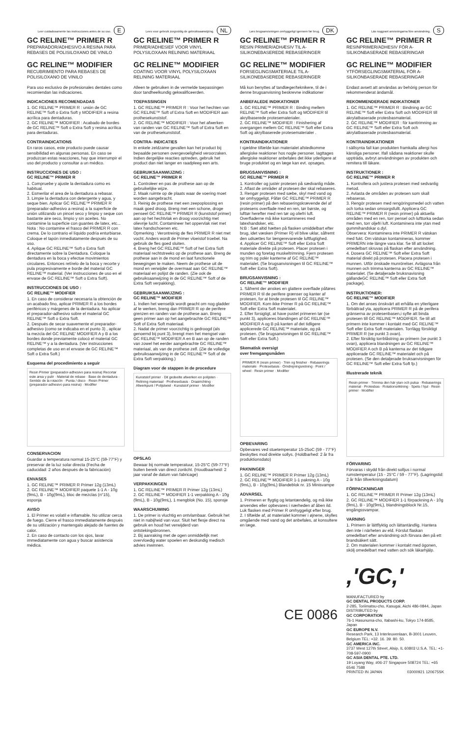Leer cuidadosamente las instrucciones antes de su uso. E
GC RELINE™ PRIMER R
PREPARADOR/ADHESIVO A RESINA PARA REBASES DE POLISILOXANO DE VINILO
GC RELINE™ MODIFIER
RECUBRIMIENTO PARA REBASES DE POLISILOXANO DE VINILO
Para uso exclusivo de profesionales dentales como recomiendan las indicaciones.
INDICACIONES RECOMENDADAS
1. GC RELINE™ PRIMER R : unión de GC RELINE™ Soft o Extra Soft y MODIFIER a resina acrílica para dentaduras.
2. GC RELINE™ MODIFIER : Acabado de bordes de GC RELINE™ Soft o Extra Soft y resina acrílica para dentaduras.
CONTRAINDICATIONS
En raros casos, este producto puede causar sensibilidad en algunas personas. En caso se produzcan estas reacciones, hay que interrumpir el uso del producto y consultar a un médico.
INSTRUCCIONES DE USO :
GC RELINE™ PRIMER R
1. Compruebe y ajuste la dentadura como es habitual.
2. Esmerilar el area de la dentadura a rebasar.
3. Limpie la dentadura con detergente y agua, y seque bien. Aplicar GC RELINE™ PRIMER R (preparador-adhesivo a resina) a la superficie de unión utilizando un pincel seco y limpio y seque con bastante aire seco, limpio y sin aceites. No contamine la superficie con guantes de latex, etc...
Nota : No contamine el frasco del PRIMER R con crema. De lo contrario el líquido podría enturbiarse. Coloque el tapón inmediatamente después de su uso.
4. Aplique GC RELINE™ Soft o Extra Soft directamente sobre la Dentadura. Coloque la dentadura en la boca y efectue movimientos circulares. Entonces retírelo de la boca y recorte y pula progresivamente e borde del material GC RELINE™ material. (Ver instrucciones de uso en el envase de GC RELINE™ Soft o Extra Soft).
INSTRUCCIONES DE USO :
GC RELINE™ MODIFIER
1. En caso de considerar necesaria la obtención de un acabado fino, aplicar PRIMER R a los bordes periféricos y márgenes de la dentadura. No aplicar el preparador-adhesivo sobre el material GC RELINE™ Soft o Extra Soft.
2. Después de secar suavemente el preparador-adhesivo (como se indicaba en el punto 3) , aplicar la mezcla del GC RELINE' MODIFIER A y B a los bordes donde previamente colocó el material GC RELINE™ y a la dentadura. (Ver instrucciones completas de uso en el envase de GC RELINE™ Soft o Extra Soft.)
Esquema del procedimiento a seguir
Resin Primer (preparador-adhesivo para resina) Recortar este area y pulir · Material de rebase · Base de dentadura · Sentido de la rotación · Punta / disco · Resin Primer (preparador-adhesivo para resina) · Modifier
CONSERVACION
Guardar a temperatura normal 15-25°C (59-77°F) y preservar de la luz solar directa (Fecha de caducidad: 2 años después de la fabricación)
ENVASES
1. GC RELINE™ PRIMER R Primer 12g (13mL)
2. GC RELINE™ MODIFIER paquete 1-1 A - 10g (9mL), B - 10g(9mL), bloc de mezclas (n°15), esponja
AVISO
1. El Primer es volatil e inflamable. No utilizar cerca de fuego. Cierre el frasco immediatamente después de su utilización y mantengalo alejado de fuentes de calor.
2. En caso de contacto con los ojos, lavar immediatamente con agua y buscar asistencia médica.
Lees voor gebruik zorgvuldig de gebruiksaanwijzing. NL
GC RELINE™ PRIMER R
PRIMER/ADHESIEF VOOR VINYL POLYSILOXAAN RELINING MATERIAAL
GC RELINE™ MODIFIER
COATING VOOR VINYL POLYSILOXAAN RELINING MATERIAAL
Alleen te gebruiken in de vermelde toepassingen door tandheelkundig gekwalificeerden.
TOEPASSINGEN
1. GC RELINE™ PRIMER R : Voor het hechten van GC RELINE™ Soft of Extra Soft en MODIFIER aan prothesekunststof.
2. GC RELINE™ MODIFIER : Voor het afwerken van randen van GC RELINE™ Soft of Extra Soft en van de prothesekunststof.
CONTRA- INDICATIES
In enkele zeldzame gevallen kan het product bij bepaalde personen overgevoeligheid veroorzaken. Indien dergelijke reacties optreden, gebruik het product dan niet langer en raadpleeg een arts.
GEBRUIKSAANWIJZING :
GC RELINE™ PRIMER R
1. Controleer en pas de prothese aan op de gebruikelijke wijze.
2. Maak ruimte op de plaats waar de voering moet worden aangebracht.
3. Reinig de prothese met een zeepoplossing en maak goed droog. Breng met een schone, droge penseel GC RELINE™ PRIMER R (kunststof primer) aan op het hechtvlak en droog voorzichtig met olievrije lucht. Contamineer het oppervlak niet met latex handschoenen etc.
Opmerking : Verontreinig de fles PRIMER R niet met vocht. Anders wordt de Primer vloeistof troebel. Na gebruik de fles goed sluiten.
4. Breng het GC RELINE™ Soft of het Extra Soft materiaal rechtstreeks op de prothese aan. Breng de prothese aan in de mond en laat functionele bewegingen te maken. Neem de prothese uit de mond en verwijder de overmaat aan GC RELINE™ materiaal en polijst de randen. (Zie ook de gebruiksaanwijzing in de GC RELINE™ Soft of de Extra Soft verpakking).
GEBRUIKSAANWIJZING :
GC RELINE™ MODIFIER
1. Indien het wenselijk wordt geacht om nog gladder af te werken, breng dan PRIMER R op de perifere grenzen en randen van de prothese aan. Breng geen primer aan op het aangebrachte GC RELINE™ Soft of Extra Soft materiaal.
2. Nadat de primer voorzichtig is gedroogd (als genoemd bij punt 3), brengt men het mengsel van GC RELINE™ MODIFIER A en B aan op de randen van zowel het eerder aangebrachte GC RELINE™ materiaal, als van de prothese zelf. (Zie de volledige gebruiksaanwijzing in de GC RELINE™ Soft of de Extra Soft verpakking.)
Diagram voor de stappen in de procedure
Kunststof primer · Dit gedeelte afwerken en polijsten · Relining materiaal · Prothesebasis · Draairichting · Afwerkpunt / Polijstwiel · Kunststof primer · Modifier
OPSLAG
Bewaar bij normale temperatuur, 15-25°C (59-77°F) buiten bereik van direct zonlicht. (Houdbaarheid: 2 jaar vanaf de datum van fabricage)
VERPAKKINGEN
1. GC RELINE™ PRIMER R Primer 12g (13mL)
2. GC RELINE™ MODIFIER 1-1 verpakking A - 10g (9mL), B - 10g(9mL), 1 mengblok (No. 15), sponsje
WAARSCHUWING
1. De primer is vluchtig en ontvlambaar. Gebruik het niet in nabijheid van vuur. Sluit het flesje direct na gebruik en houd het verwijderd van ontstekingsbronnen.
2. Bij aanraking met de ogen onmiddellijk met overvloedig water spoelen en deskundig medisch advies inwinnen.
Læs brugsanvisningen omhyggeligt igennem før brug. DK
GC RELINE™ PRIMER R
RESIN PRIMER/ADHÆSIV TIL A-SILIKONEBASEREDE REBASERINGER
GC RELINE™ MODIFIER
FORSEGLINGSMATERIALE TIL A-SILIKONEBASEREDE REBASERINGER
Må kun benyttes af tandlæger/teknikere, til de i denne brugsanvisning beskrevne indikationer
ANBEFALEDE INDIKATIONER
1. GC RELINE™ PRIMER R : Binding mellem RELINE™ Soft eller Extra Soft og MODIFIER til akrylbaserede protesematerialer.
2. GC RELINE™ MODIFIER : Finishering af overgangen mellem GC RELINE™ Soft eller Extra Soft og akrylbaserede protesematerialer .
KONTRAINDIKATIONER
I sjældne tilfælde kan materialet afstedkomme allergiske reaktioner hos nogle personer. Iagttages allergiske reaktioner anbefales det ikke yderligere at bruge produktet og en læge kan evt. opsøges.
BRUGSANVISNING :
GC RELINE™ PRIMER R
1. Kontroller og justér protesen på sædvanlig måde.
2. Aflast de områder af protesen der skal rebaseres.
3. Rengør protesen med sæbe, skyl med vand og tør omhyggeligt. Påfør GC RELINE™ PRIMER R (resin primer) på den rebaseringskrævende del af protesens overflade med en ren, tør børste, og lufttør herefter med ren tør og oliefri luft. Overfladerne må ikke kontamineres med latexhandsker, etc.
N:B : Sæt altid hætten på flasken umiddelbart efter brug, idet væsken (Primer R) vil blive uklar, såfremt den udsættes for længerevarende luftfugtighed.
4. Applicer GC RELINE™ Soft eller Extra Soft materiale direkte på protesen. Placer protesen i munden og foretag muskeltrimning. Fjern protesen og trim og polér kanterne af GC RELINE™ materialet. (Se brugsanvisningen til GC RELINE™ Soft eller Extra Soft).
BRUGSANVISNING :
GC RELINE™ MODIFIER
1. Såfremt der ønskes en glattere overflade påføres PRIMER R til de perifere grænser og kanter af protesen, for at binde protesen til GC RELINE™ MODIFIER. Kom ikke Primer R på GC RELINE™ Soft eller Extra Soft materialet.
2. Efter forsigtigt, at have pustet primeren tør (se punkt 3), appliceres blandingen af GC RELINE™ MODIFIER A og B på kanten af det tidligere applicerede GC RELINE™ materiale, og på protesen. (Se brugsanvisningen til GC RELINE™ Soft eller Extra Soft.)
Skematisk oversigt
over fremgangsmåden
PRIMER R (resin primer) · Trim og finisher · Rebaserings materiale · Protesebasis · Omdrejningsretning · Point / wheel · Resin primer · Modifier
OPBEVARING
Opbevares ved stuetemperatur 15-25oC (59 - 77°F) Beskyttes mod direkte sollys. (Holdbarhed: 2 år fra produktionsdato)
PAKNINGER
1. GC RELINE™ PRIMER R Primer 12g (13mL)
2. GC RELINE™ MODIFIER 1-1 pakning A - 10g (9mL), B - 10g(9mL) Blandeblok nr. 15 Minisvampe
ADVARSEL
1. Primeren er flygtig og letantændelig, og må ikke anvendes eller opbevares i nærheden af åben ild. Luk flasken med Primer R omhyggeligt efter brug.
2. I tilfælde af, at materialet kommer i øjnene, skylles omgående med vand og det anbefales, at konsultere en læge.
CE 0086
Läs noggrant anvisningarna före användning. S
GC RELINE™ PRIMER R
RESINPRIMER/ADHESIV FÖR A-SILIKONBASERADE REBASERINGAR
GC RELINE™ MODIFIER
YTFÖRSEGLINGSMATERIAL FÖR A-SILIKONBASERADE REBASERINGAR
Endast avsett att användas av behörig person för rekommenderat ändamål.
REKOMMENDERADE INDIKATIONER
1. GC RELINE™ PRIMER R : Bindning av GC RELINE™ Soft eller Extra Soft och MODIFIER till akrylatbaserade protesbasmaterial.
2. GC RELINE™ MODIFIER : för kanttrimning av GC RELINE™ Soft eller Extra Soft och akrylatbaserade protesbasmaterial.
KONTRAINDIKATIONER
I sällsynta fall kan produkten framkalla allergi hos känsliga personer. Ifall sådana reaktioner skulle uppträda, avbryt användningen av produkten och remitera till läkare.
INSTRUKTIONER :
GC RELINE™ PRIMER R
1. Kontrollera och justera protesen med sedvanlig metod.
2. Avlasta de områden av protesen som skall rebaseras.
3. Rengör protesen med rengöringsmedel och vatten och torka sedan omsorgsfullt. Applicera GC RELINE™ PRIMER R (resin primer) på aktuella områden med en ren, torr pensel och lufttorka sedan med ren, torr oljefri luft. Kontaminera inte ytan med gummihandskar o.dyl.
Observera: Kontaminera inte PRIMER R vätskan med fukt. Om vätskan kontamineras, kommer PRIMERN inte längre vara klar. Se till att locket omedelbart skruvas på flaskan efter användning.
4. Dosera GC RELINE™ Soft eller Extra Soft material direkt på protesen. Placera protesen i munnen. Utför önskade munrörelser. Avlägsna från munnen och trimma kanterna av GC RELINE™ materialet. (Se detaljerade bruksnavisning gällandeGC RELINE™ Soft eller Extra Soft package).
INSTRUKTIONER:
GC RELINE™ MODIFIER
1. Om det anses önskvärt att erhålla en ytterligare förbättrad yta, applicera PRIMER R på de perifera gränserna av protesenbasen,i syfte att binda protesen till GC RELINE™ MODIFIER. Se till att primern inte kommer i kontakt med GC RELINE™ Soft eller Extra Soft materialen. Torrlägg försiktigt PRIMER R (se punkt 3 ovan).
2. Efter försiktig torrblåstring av primern (se punkt 3 ovan), applicera blandningen av GC RELINE™ MODIFIER A och B på kanterna av det tidigare applicerade GC RELINE™ materialet och på protesen. (Se den detaljerade bruksanvisningen för GC RELINE™ Soft eller Extra Soft fp.)
Illustrerade teknik
Resin primer · Trimma den här ytan och putsa · Rebaserings material · Protesbas · Rotationsriktning · Spets / hjul · Resin primer · Modifier
FÖRVARING
Förvaras i skydd från direkt solljus i normal rumstemperatur (15 - 25°C / 59 - 77°F). (Lagringstid: 2 år från tillverkningsdatum)
FÖRPACKNINGAR
1. GC RELINE™ PRIMER R Primer 12g (13mL)
2. GC RELINE™ MODIFIER 1-1 förpackning A - 10g (9mL), B - 10g(9mL), blandningsblock Nr.15, engångssvampar.
VARNING
1. Primern är lättflyktig och lättantändlig. Hantera den inte i närheten av eld. Förslut flaskan omedelbart efter användning och förvara den på ett brandsäkert sätt.
2. Om materialen kommer i kontakt med ögonen, skölj omedelbart med vatten och sök läkarhjälp.
,'GC,'
MANUFACTURED by
GC DENTAL PRODUCTS CORP.
2-285, Toriimatsu-cho, Kasugai, Aichi 486-0844, Japan
DISTRIBUTED by
GC CORPORATION
76-1 Hasunuma-cho, Itabashi-ku, Tokyo 174-8585, Japan
GC EUROPE N.V.
Research Park, 13 Interleuvenlaan, B-3001 Leuven, Belgium TEL: +32. 16. 39. 80. 50.
GC AMERICA INC.
3737 West 127th Street, Alsip, IL 60803 U.S.A. TEL: +1-708-597-0900
GC ASIA DENTAL PTE. LTD.
19 Loyang Way, #06-27 Singapore 508724 TEL: +65 6546 7588
PRINTED IN JAPAN 03000921 120675SK